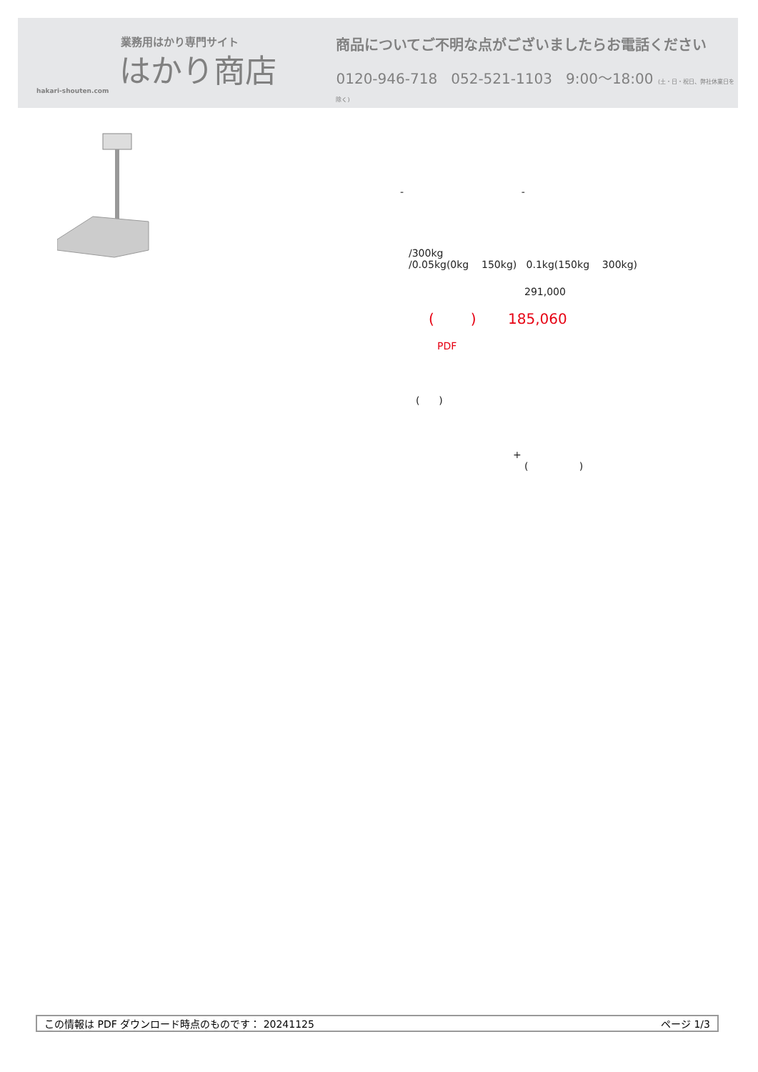業務用はかり専門サイト
はかり商店
hakari-shouten.com
商品についてご不明な点がございましたらお電話ください
0120-946-718 052-521-1103 9:00〜18:00 (土・日・祝日、弊社休業日を除く)
- -
/300kg
/0.05kg(0kg 150kg) 0.1kg(150kg 300kg)
291,000
( ) 185,060
PDF
( )
+
( )
この情報は PDF ダウンロード時点のものです： 20241125 ページ 1/3